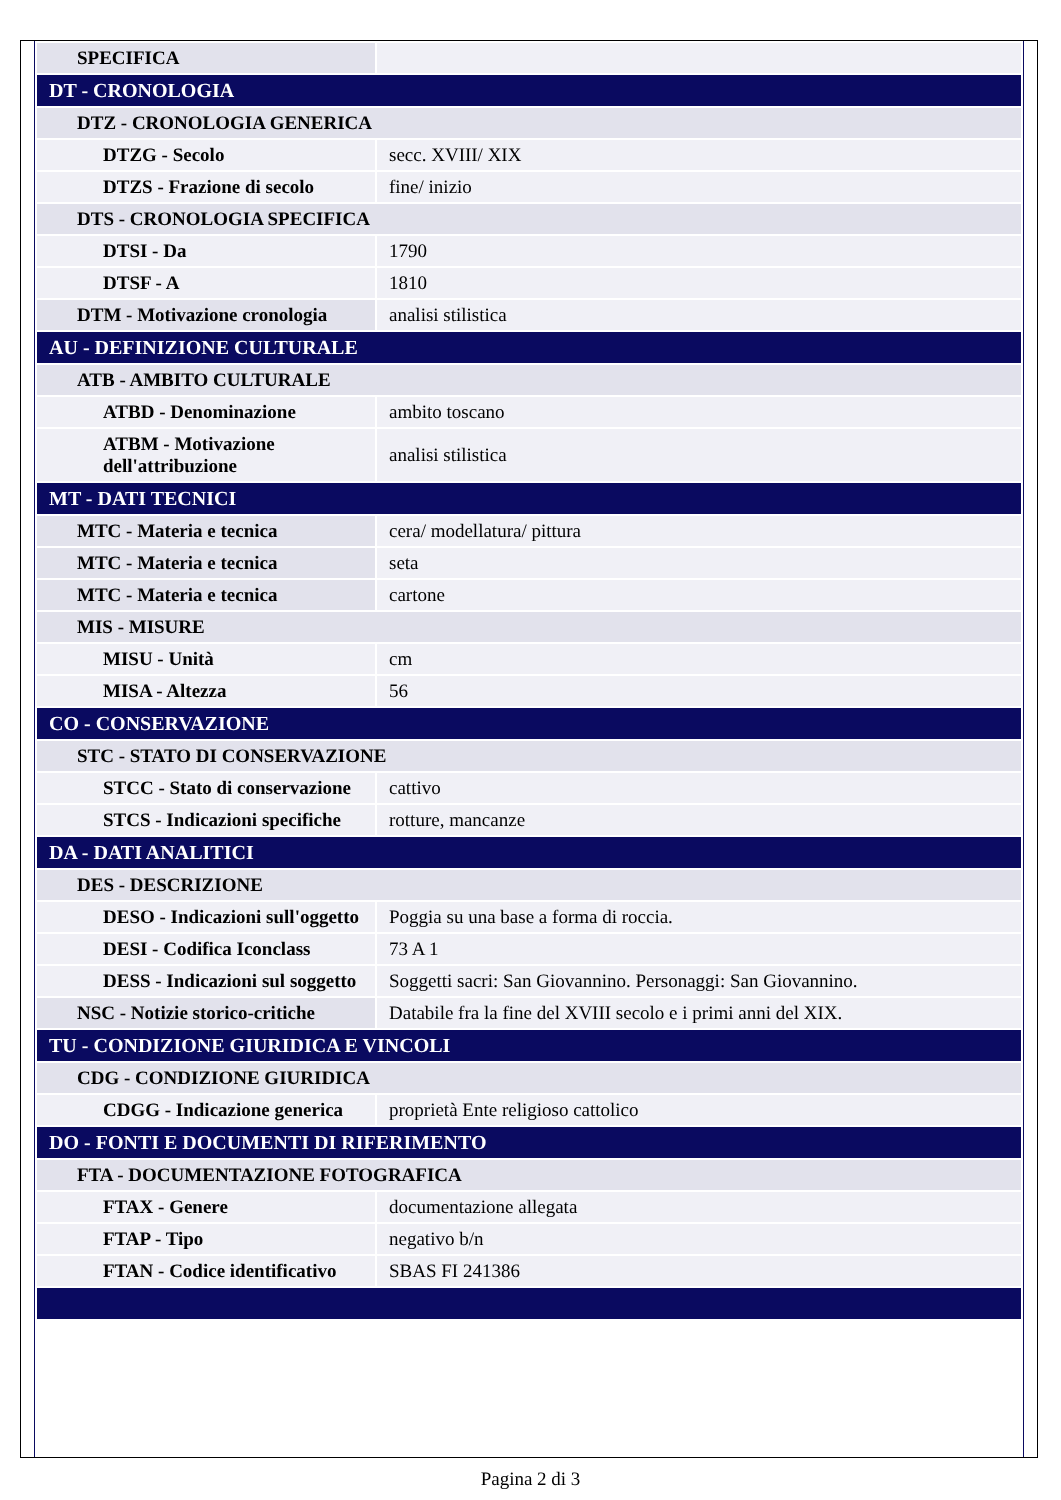| SPECIFICA | |
| DT - CRONOLOGIA | |
| DTZ - CRONOLOGIA GENERICA | |
| DTZG - Secolo | secc. XVIII/ XIX |
| DTZS - Frazione di secolo | fine/ inizio |
| DTS - CRONOLOGIA SPECIFICA | |
| DTSI - Da | 1790 |
| DTSF - A | 1810 |
| DTM - Motivazione cronologia | analisi stilistica |
| AU - DEFINIZIONE CULTURALE | |
| ATB - AMBITO CULTURALE | |
| ATBD - Denominazione | ambito toscano |
| ATBM - Motivazione dell'attribuzione | analisi stilistica |
| MT - DATI TECNICI | |
| MTC - Materia e tecnica | cera/ modellatura/ pittura |
| MTC - Materia e tecnica | seta |
| MTC - Materia e tecnica | cartone |
| MIS - MISURE | |
| MISU - Unità | cm |
| MISA - Altezza | 56 |
| CO - CONSERVAZIONE | |
| STC - STATO DI CONSERVAZIONE | |
| STCC - Stato di conservazione | cattivo |
| STCS - Indicazioni specifiche | rotture, mancanze |
| DA - DATI ANALITICI | |
| DES - DESCRIZIONE | |
| DESO - Indicazioni sull'oggetto | Poggia su una base a forma di roccia. |
| DESI - Codifica Iconclass | 73 A 1 |
| DESS - Indicazioni sul soggetto | Soggetti sacri: San Giovannino. Personaggi: San Giovannino. |
| NSC - Notizie storico-critiche | Databile fra la fine del XVIII secolo e i primi anni del XIX. |
| TU - CONDIZIONE GIURIDICA E VINCOLI | |
| CDG - CONDIZIONE GIURIDICA | |
| CDGG - Indicazione generica | proprietà Ente religioso cattolico |
| DO - FONTI E DOCUMENTI DI RIFERIMENTO | |
| FTA - DOCUMENTAZIONE FOTOGRAFICA | |
| FTAX - Genere | documentazione allegata |
| FTAP - Tipo | negativo b/n |
| FTAN - Codice identificativo | SBAS FI 241386 |
Pagina 2 di 3